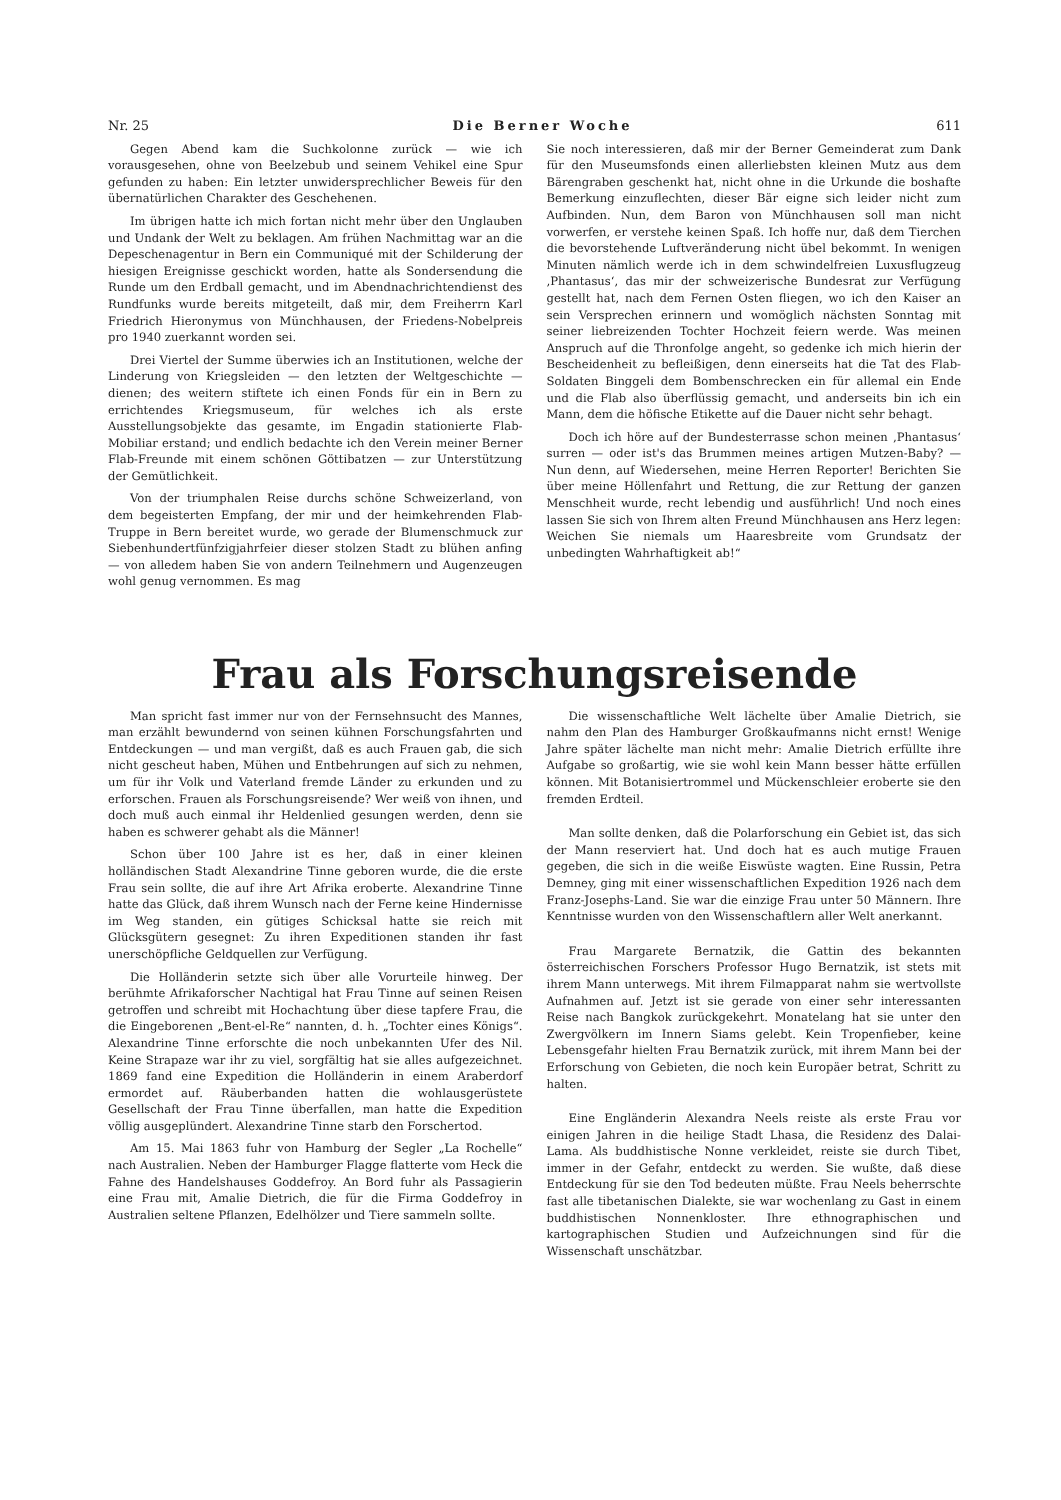Nr. 25 Die Berner Woche 611
Gegen Abend kam die Suchkolonne zurück — wie ich vorausgesehen, ohne von Beelzebub und seinem Vehikel eine Spur gefunden zu haben: Ein letzter unwidersprechlicher Beweis für den übernatürlichen Charakter des Geschehenen.
Im übrigen hatte ich mich fortan nicht mehr über den Unglauben und Undank der Welt zu beklagen. Am frühen Nachmittag war an die Depeschenagentur in Bern ein Communiqué mit der Schilderung der hiesigen Ereignisse geschickt worden, hatte als Sondersendung die Runde um den Erdball gemacht, und im Abendnachrichtendienst des Rundfunks wurde bereits mitgeteilt, daß mir, dem Freiherrn Karl Friedrich Hieronymus von Münchhausen, der Friedens-Nobelpreis pro 1940 zuerkannt worden sei.
Drei Viertel der Summe überwies ich an Institutionen, welche der Linderung von Kriegsleiden — den letzten der Weltgeschichte — dienen; des weitern stiftete ich einen Fonds für ein in Bern zu errichtendes Kriegsmuseum, für welches ich als erste Ausstellungsobjekte das gesamte, im Engadin stationierte Flab-Mobiliar erstand; und endlich bedachte ich den Verein meiner Berner Flab-Freunde mit einem schönen Göttibatzen — zur Unterstützung der Gemütlichkeit.
Von der triumphalen Reise durchs schöne Schweizerland, von dem begeisterten Empfang, der mir und der heimkehrenden Flab-Truppe in Bern bereitet wurde, wo gerade der Blumenschmuck zur Siebenhundertfünfzigjahrfeier dieser stolzen Stadt zu blühen anfing — von alledem haben Sie von andern Teilnehmern und Augenzeugen wohl genug vernommen. Es mag
Sie noch interessieren, daß mir der Berner Gemeinderat zum Dank für den Museumsfonds einen allerliebsten kleinen Mutz aus dem Bärengraben geschenkt hat, nicht ohne in die Urkunde die boshafte Bemerkung einzuflechten, dieser Bär eigne sich leider nicht zum Aufbinden. Nun, dem Baron von Münchhausen soll man nicht vorwerfen, er verstehe keinen Spaß. Ich hoffe nur, daß dem Tierchen die bevorstehende Luftveränderung nicht übel bekommt. In wenigen Minuten nämlich werde ich in dem schwindelfreien Luxusflugzeug ‚Phantasus‘, das mir der schweizerische Bundesrat zur Verfügung gestellt hat, nach dem Fernen Osten fliegen, wo ich den Kaiser an sein Versprechen erinnern und womöglich nächsten Sonntag mit seiner liebreizenden Tochter Hochzeit feiern werde. Was meinen Anspruch auf die Thronfolge angeht, so gedenke ich mich hierin der Bescheidenheit zu befleißigen, denn einerseits hat die Tat des Flab-Soldaten Binggeli dem Bombenschrecken ein für allemal ein Ende und die Flab also überflüssig gemacht, und anderseits bin ich ein Mann, dem die höfische Etikette auf die Dauer nicht sehr behagt.
Doch ich höre auf der Bundesterrasse schon meinen ‚Phantasus‘ surren — oder ist's das Brummen meines artigen Mutzen-Baby? — Nun denn, auf Wiedersehen, meine Herren Reporter! Berichten Sie über meine Höllenfahrt und Rettung, die zur Rettung der ganzen Menschheit wurde, recht lebendig und ausführlich! Und noch eines lassen Sie sich von Ihrem alten Freund Münchhausen ans Herz legen: Weichen Sie niemals um Haaresbreite vom Grundsatz der unbedingten Wahrhaftigkeit ab!“
Frau als Forschungsreisende
Man spricht fast immer nur von der Fernsehnsucht des Mannes, man erzählt bewundernd von seinen kühnen Forschungsfahrten und Entdeckungen — und man vergißt, daß es auch Frauen gab, die sich nicht gescheut haben, Mühen und Entbehrungen auf sich zu nehmen, um für ihr Volk und Vaterland fremde Länder zu erkunden und zu erforschen. Frauen als Forschungsreisende? Wer weiß von ihnen, und doch muß auch einmal ihr Heldenlied gesungen werden, denn sie haben es schwerer gehabt als die Männer!
Schon über 100 Jahre ist es her, daß in einer kleinen holländischen Stadt Alexandrine Tinne geboren wurde, die die erste Frau sein sollte, die auf ihre Art Afrika eroberte. Alexandrine Tinne hatte das Glück, daß ihrem Wunsch nach der Ferne keine Hindernisse im Weg standen, ein gütiges Schicksal hatte sie reich mit Glücksgütern gesegnet: Zu ihren Expeditionen standen ihr fast unerschöpfliche Geldquellen zur Verfügung.
Die Holländerin setzte sich über alle Vorurteile hinweg. Der berühmte Afrikaforscher Nachtigal hat Frau Tinne auf seinen Reisen getroffen und schreibt mit Hochachtung über diese tapfere Frau, die die Eingeborenen „Bent-el-Re“ nannten, d. h. „Tochter eines Königs“. Alexandrine Tinne erforschte die noch unbekannten Ufer des Nil. Keine Strapaze war ihr zu viel, sorgfältig hat sie alles aufgezeichnet. 1869 fand eine Expedition die Holländerin in einem Araberdorf ermordet auf. Räuberbanden hatten die wohlausgerüstete Gesellschaft der Frau Tinne überfallen, man hatte die Expedition völlig ausgeplündert. Alexandrine Tinne starb den Forschertod.
Am 15. Mai 1863 fuhr von Hamburg der Segler „La Rochelle“ nach Australien. Neben der Hamburger Flagge flatterte vom Heck die Fahne des Handelshauses Goddefroy. An Bord fuhr als Passagierin eine Frau mit, Amalie Dietrich, die für die Firma Goddefroy in Australien seltene Pflanzen, Edelhölzer und Tiere sammeln sollte.
Die wissenschaftliche Welt lächelte über Amalie Dietrich, sie nahm den Plan des Hamburger Großkaufmanns nicht ernst! Wenige Jahre später lächelte man nicht mehr: Amalie Dietrich erfüllte ihre Aufgabe so großartig, wie sie wohl kein Mann besser hätte erfüllen können. Mit Botanisiertrommel und Mückenschleier eroberte sie den fremden Erdteil.
Man sollte denken, daß die Polarforschung ein Gebiet ist, das sich der Mann reserviert hat. Und doch hat es auch mutige Frauen gegeben, die sich in die weiße Eiswüste wagten. Eine Russin, Petra Demney, ging mit einer wissenschaftlichen Expedition 1926 nach dem Franz-Josephs-Land. Sie war die einzige Frau unter 50 Männern. Ihre Kenntnisse wurden von den Wissenschaftlern aller Welt anerkannt.
Frau Margarete Bernatzik, die Gattin des bekannten österreichischen Forschers Professor Hugo Bernatzik, ist stets mit ihrem Mann unterwegs. Mit ihrem Filmapparat nahm sie wertvollste Aufnahmen auf. Jetzt ist sie gerade von einer sehr interessanten Reise nach Bangkok zurückgekehrt. Monatelang hat sie unter den Zwergvölkern im Innern Siams gelebt. Kein Tropenfieber, keine Lebensgefahr hielten Frau Bernatzik zurück, mit ihrem Mann bei der Erforschung von Gebieten, die noch kein Europäer betrat, Schritt zu halten.
Eine Engländerin Alexandra Neels reiste als erste Frau vor einigen Jahren in die heilige Stadt Lhasa, die Residenz des Dalai-Lama. Als buddhistische Nonne verkleidet, reiste sie durch Tibet, immer in der Gefahr, entdeckt zu werden. Sie wußte, daß diese Entdeckung für sie den Tod bedeuten müßte. Frau Neels beherrschte fast alle tibetanischen Dialekte, sie war wochenlang zu Gast in einem buddhistischen Nonnenkloster. Ihre ethnographischen und kartographischen Studien und Aufzeichnungen sind für die Wissenschaft unschätzbar.